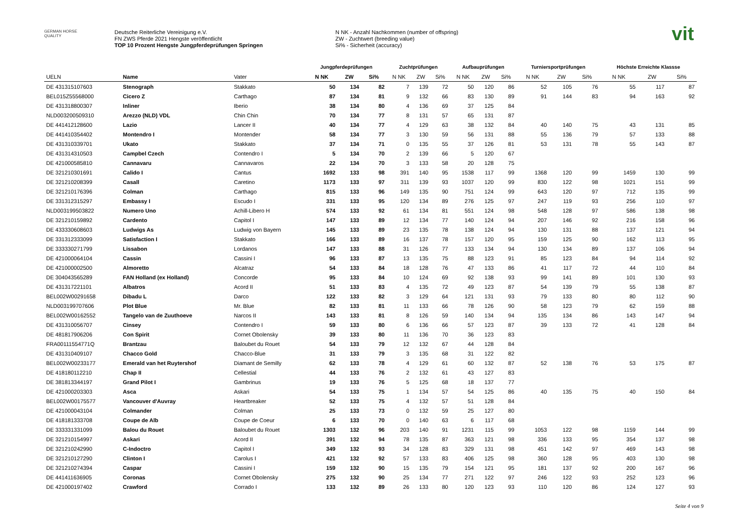GERMAN HORSE
QUALITY
Deutsche Reiterliche Vereinigung e.V.
FN ZWS Pferde 2021 Hengste veröffentlicht
TOP 10 Prozent Hengste Jungpferdeprüfungen Springen
N NK - Anzahl Nachkommen (number of offspring)
ZW - Zuchtwert (breeding value)
Si% - Sicherheit (accuracy)
vit
| | | | Jungpferdeprüfungen | | | Zuchtprüfungen | | | Aufbauprüfungen | | | Turniersportprüfungen | | | Höchste Erreichte Klassse | | |
| --- | --- | --- | --- | --- | --- | --- | --- | --- | --- | --- | --- | --- | --- | --- | --- | --- | --- |
| UELN | Name | Vater | N NK | ZW | Si% | N NK | ZW | Si% | N NK | ZW | Si% | N NK | ZW | Si% | N NK | ZW | Si% |
| DE 431315107603 | Stenograph | Stakkato | 50 | 134 | 82 | 7 | 139 | 72 | 50 | 120 | 86 | 52 | 105 | 76 | 55 | 117 | 87 |
| BEL015Z55568000 | Cicero Z | Carthago | 87 | 134 | 81 | 9 | 132 | 66 | 83 | 130 | 89 | 91 | 144 | 83 | 94 | 163 | 92 |
| DE 431318800307 | Inliner | Iberio | 38 | 134 | 80 | 4 | 136 | 69 | 37 | 125 | 84 | | | | | | |
| NLD003200509310 | Arezzo (NLD) VDL | Chin Chin | 70 | 134 | 77 | 8 | 131 | 57 | 65 | 131 | 87 | | | | | | |
| DE 441412128600 | Lazio | Lancer II | 40 | 134 | 77 | 4 | 129 | 63 | 38 | 132 | 84 | 40 | 140 | 75 | 43 | 131 | 85 |
| DE 441410354402 | Montendro I | Montender | 58 | 134 | 77 | 3 | 130 | 59 | 56 | 131 | 88 | 55 | 136 | 79 | 57 | 133 | 88 |
| DE 431310339701 | Ukato | Stakkato | 37 | 134 | 71 | 0 | 135 | 55 | 37 | 126 | 81 | 53 | 131 | 78 | 55 | 143 | 87 |
| DE 431314310503 | Campbel Czech | Contendro I | 5 | 134 | 70 | 2 | 139 | 66 | 5 | 120 | 67 | | | | | | |
| DE 421000585810 | Cannavaru | Cannavaros | 22 | 134 | 70 | 3 | 133 | 58 | 20 | 128 | 75 | | | | | | |
| DE 321210301691 | Calido I | Cantus | 1692 | 133 | 98 | 391 | 140 | 95 | 1538 | 117 | 99 | 1368 | 120 | 99 | 1459 | 130 | 99 |
| DE 321210208399 | Casall | Caretino | 1173 | 133 | 97 | 311 | 139 | 93 | 1037 | 120 | 99 | 830 | 122 | 98 | 1021 | 151 | 99 |
| DE 321210176396 | Colman | Carthago | 815 | 133 | 96 | 149 | 135 | 90 | 751 | 124 | 99 | 643 | 120 | 97 | 712 | 135 | 99 |
| DE 331312315297 | Embassy I | Escudo I | 331 | 133 | 95 | 120 | 134 | 89 | 276 | 125 | 97 | 247 | 119 | 93 | 256 | 110 | 97 |
| NLD003199503822 | Numero Uno | Achill-Libero H | 574 | 133 | 92 | 61 | 134 | 81 | 551 | 124 | 98 | 548 | 128 | 97 | 586 | 138 | 98 |
| DE 321210159892 | Cardento | Capitol I | 147 | 133 | 89 | 12 | 134 | 77 | 140 | 124 | 94 | 207 | 146 | 92 | 216 | 158 | 96 |
| DE 433330608603 | Ludwigs As | Ludwig von Bayern | 145 | 133 | 89 | 23 | 135 | 78 | 138 | 124 | 94 | 130 | 131 | 88 | 137 | 121 | 94 |
| DE 331312333099 | Satisfaction I | Stakkato | 166 | 133 | 89 | 16 | 137 | 78 | 157 | 120 | 95 | 159 | 125 | 90 | 162 | 113 | 95 |
| DE 333330271799 | Lissabon | Lordanos | 147 | 133 | 88 | 31 | 126 | 77 | 133 | 134 | 94 | 130 | 134 | 89 | 137 | 106 | 94 |
| DE 421000064104 | Cassin | Cassini I | 96 | 133 | 87 | 13 | 135 | 75 | 88 | 123 | 91 | 85 | 123 | 84 | 94 | 114 | 92 |
| DE 421000002500 | Almoretto | Alcatraz | 54 | 133 | 84 | 18 | 128 | 76 | 47 | 133 | 86 | 41 | 117 | 72 | 44 | 110 | 84 |
| DE 304043565289 | FAN Holland (ex Holland) | Concorde | 95 | 133 | 84 | 10 | 124 | 69 | 92 | 138 | 93 | 99 | 141 | 89 | 101 | 130 | 93 |
| DE 431317221101 | Albatros | Acord II | 51 | 133 | 83 | 4 | 135 | 72 | 49 | 123 | 87 | 54 | 139 | 79 | 55 | 138 | 87 |
| BEL002W00291658 | Dibadu L | Darco | 122 | 133 | 82 | 3 | 129 | 64 | 121 | 131 | 93 | 79 | 133 | 80 | 80 | 112 | 90 |
| NLD003199707606 | Plot Blue | Mr. Blue | 82 | 133 | 81 | 11 | 133 | 66 | 78 | 126 | 90 | 58 | 123 | 79 | 62 | 159 | 88 |
| BEL002W00162552 | Tangelo van de Zuuthoeve | Narcos II | 143 | 133 | 81 | 8 | 126 | 59 | 140 | 134 | 94 | 135 | 134 | 86 | 143 | 147 | 94 |
| DE 431310056707 | Cinsey | Contendro I | 59 | 133 | 80 | 6 | 136 | 66 | 57 | 123 | 87 | 39 | 133 | 72 | 41 | 128 | 84 |
| DE 481817906206 | Con Spirit | Cornet Obolensky | 39 | 133 | 80 | 11 | 136 | 70 | 36 | 123 | 83 | | | | | | |
| FRA00111554771Q | Brantzau | Baloubet du Rouet | 54 | 133 | 79 | 12 | 132 | 67 | 44 | 128 | 84 | | | | | | |
| DE 431310409107 | Chacco Gold | Chacco-Blue | 31 | 133 | 79 | 3 | 135 | 68 | 31 | 122 | 82 | | | | | | |
| BEL002W00233177 | Emerald van het Ruytershof | Diamant de Semilly | 62 | 133 | 78 | 4 | 129 | 61 | 60 | 132 | 87 | 52 | 138 | 76 | 53 | 175 | 87 |
| DE 418180112210 | Chap II | Cellestial | 44 | 133 | 76 | 2 | 132 | 61 | 43 | 127 | 83 | | | | | | |
| DE 381813344197 | Grand Pilot I | Gambrinus | 19 | 133 | 76 | 5 | 125 | 68 | 18 | 137 | 77 | | | | | | |
| DE 421000203303 | Asca | Askari | 54 | 133 | 75 | 1 | 134 | 57 | 54 | 125 | 86 | 40 | 135 | 75 | 40 | 150 | 84 |
| BEL002W00175577 | Vancouver d'Auvray | Heartbreaker | 52 | 133 | 75 | 4 | 132 | 57 | 51 | 128 | 84 | | | | | | |
| DE 421000043104 | Colmander | Colman | 25 | 133 | 73 | 0 | 132 | 59 | 25 | 127 | 80 | | | | | | |
| DE 418181333708 | Coupe de Alb | Coupe de Coeur | 6 | 133 | 70 | 0 | 140 | 63 | 6 | 117 | 68 | | | | | | |
| DE 333331331099 | Balou du Rouet | Baloubet du Rouet | 1303 | 132 | 96 | 203 | 140 | 91 | 1231 | 115 | 99 | 1053 | 122 | 98 | 1159 | 144 | 99 |
| DE 321210154997 | Askari | Acord II | 391 | 132 | 94 | 78 | 135 | 87 | 363 | 121 | 98 | 336 | 133 | 95 | 354 | 137 | 98 |
| DE 321210242990 | C-Indoctro | Capitol I | 349 | 132 | 93 | 34 | 128 | 83 | 329 | 131 | 98 | 451 | 142 | 97 | 469 | 143 | 98 |
| DE 321210127290 | Clinton I | Carolus I | 421 | 132 | 92 | 57 | 133 | 83 | 406 | 125 | 98 | 360 | 128 | 95 | 403 | 130 | 98 |
| DE 321210274394 | Caspar | Cassini I | 159 | 132 | 90 | 15 | 135 | 79 | 154 | 121 | 95 | 181 | 137 | 92 | 200 | 167 | 96 |
| DE 441411636905 | Coronas | Cornet Obolensky | 275 | 132 | 90 | 25 | 134 | 77 | 271 | 122 | 97 | 246 | 122 | 93 | 252 | 123 | 96 |
| DE 421000197402 | Crawford | Corrado I | 133 | 132 | 89 | 26 | 133 | 80 | 120 | 123 | 93 | 110 | 120 | 86 | 124 | 127 | 93 |
Seite 4 von 9